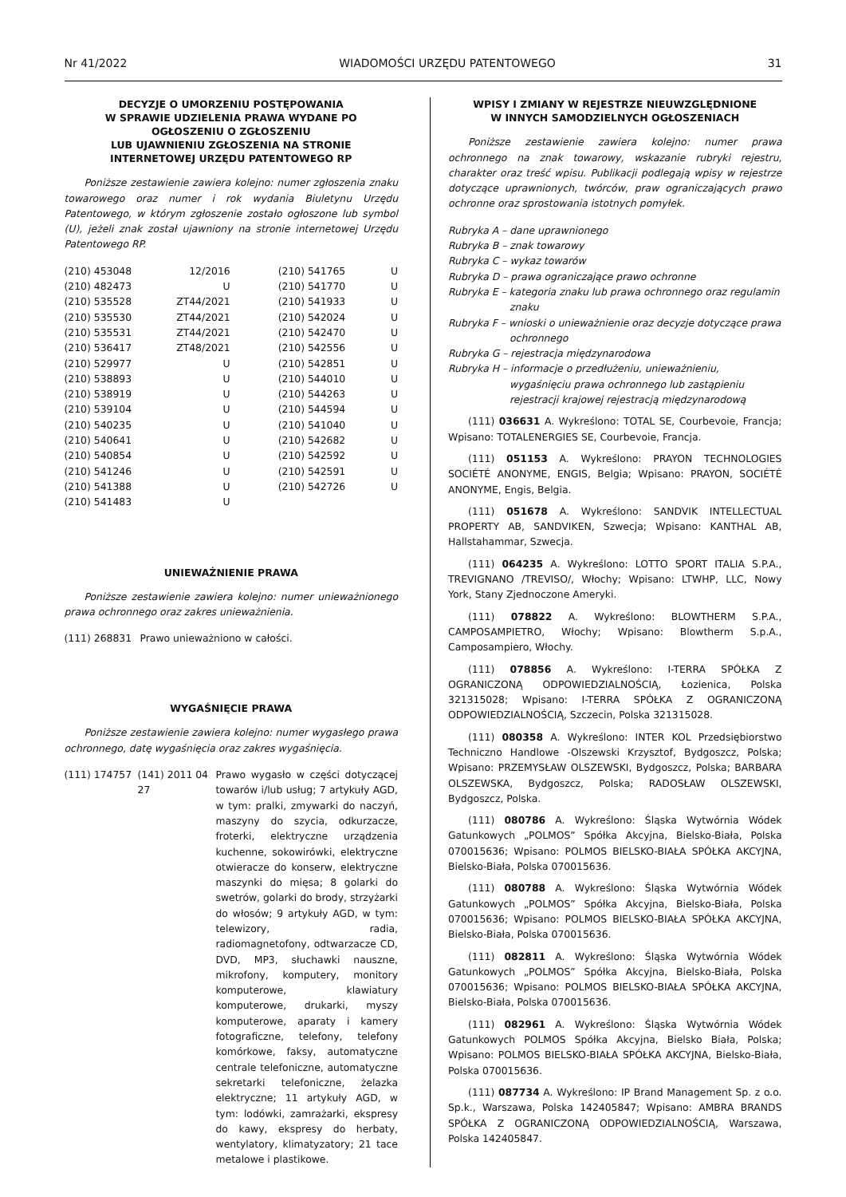Nr 41/2022 WIADOMOŚCI URZĘDU PATENTOWEGO 31
DECYZJE O UMORZENIU POSTĘPOWANIA
W SPRAWIE UDZIELENIA PRAWA WYDANE PO
OGŁOSZENIU O ZGŁOSZENIU
LUB UJAWNIENIU ZGŁOSZENIA NA STRONIE
INTERNETOWEJ URZĘDU PATENTOWEGO RP
Poniższe zestawienie zawiera kolejno: numer zgłoszenia znaku towarowego oraz numer i rok wydania Biuletynu Urzędu Patentowego, w którym zgłoszenie zostało ogłoszone lub symbol (U), jeżeli znak został ujawniony na stronie internetowej Urzędu Patentowego RP.
| (210) 453048 | 12/2016 | (210) 541765 | U |
| (210) 482473 | U | (210) 541770 | U |
| (210) 535528 | ZT44/2021 | (210) 541933 | U |
| (210) 535530 | ZT44/2021 | (210) 542024 | U |
| (210) 535531 | ZT44/2021 | (210) 542470 | U |
| (210) 536417 | ZT48/2021 | (210) 542556 | U |
| (210) 529977 | U | (210) 542851 | U |
| (210) 538893 | U | (210) 544010 | U |
| (210) 538919 | U | (210) 544263 | U |
| (210) 539104 | U | (210) 544594 | U |
| (210) 540235 | U | (210) 541040 | U |
| (210) 540641 | U | (210) 542682 | U |
| (210) 540854 | U | (210) 542592 | U |
| (210) 541246 | U | (210) 542591 | U |
| (210) 541388 | U | (210) 542726 | U |
| (210) 541483 | U | | |
UNIEWAŻNIENIE PRAWA
Poniższe zestawienie zawiera kolejno: numer unieważnionego prawa ochronnego oraz zakres unieważnienia.
| (111) 268831 | Prawo unieważniono w całości. |
WYGAŚNIĘCIE PRAWA
Poniższe zestawienie zawiera kolejno: numer wygasłego prawa ochronnego, datę wygaśnięcia oraz zakres wygaśnięcia.
| (111) 174757 | (141) 2011 04 27 | Prawo wygasło w części dotyczącej towarów i/lub usług; 7 artykuły AGD, w tym: pralki, zmywarki do naczyń, maszyny do szycia, odkurzacze, froterki, elektryczne urządzenia kuchenne, sokowirówki, elektryczne otwieracze do konserw, elektryczne maszynki do mięsa; 8 golarki do swetrów, golarki do brody, strzyżarki do włosów; 9 artykuły AGD, w tym: telewizory, radia, radiomagnetofony, odtwarzacze CD, DVD, MP3, słuchawki nauszne, mikrofony, komputery, monitory komputerowe, klawiatury komputerowe, drukarki, myszy komputerowe, aparaty i kamery fotograficzne, telefony, telefony komórkowe, faksy, automatyczne centrale telefoniczne, automatyczne sekretarki telefoniczne, żelazka elektryczne; 11 artykuły AGD, w tym: lodówki, zamrażarki, ekspresy do kawy, ekspresy do herbaty, wentylatory, klimatyzatory; 21 tace metalowe i plastikowe. |
WPISY I ZMIANY W REJESTRZE NIEUWZGLĘDNIONE
W INNYCH SAMODZIELNYCH OGŁOSZENIACH
Poniższe zestawienie zawiera kolejno: numer prawa ochronnego na znak towarowy, wskazanie rubryki rejestru, charakter oraz treść wpisu. Publikacji podlegają wpisy w rejestrze dotyczące uprawnionych, twórców, praw ograniczających prawo ochronne oraz sprostowania istotnych pomyłek.
Rubryka A – dane uprawnionego
Rubryka B – znak towarowy
Rubryka C – wykaz towarów
Rubryka D – prawa ograniczające prawo ochronne
Rubryka E – kategoria znaku lub prawa ochronnego oraz regulamin znaku
Rubryka F – wnioski o unieważnienie oraz decyzje dotyczące prawa ochronnego
Rubryka G – rejestracja międzynarodowa
Rubryka H – informacje o przedłużeniu, unieważnieniu, wygaśnięciu prawa ochronnego lub zastąpieniu rejestracji krajowej rejestracją międzynarodową
(111) 036631 A. Wykreślono: TOTAL SE, Courbevoie, Francja; Wpisano: TOTALENERGIES SE, Courbevoie, Francja.
(111) 051153 A. Wykreślono: PRAYON TECHNOLOGIES SOCIÉTÉ ANONYME, ENGIS, Belgia; Wpisano: PRAYON, SOCIÉTÉ ANONYME, Engis, Belgia.
(111) 051678 A. Wykreślono: SANDVIK INTELLECTUAL PROPERTY AB, SANDVIKEN, Szwecja; Wpisano: KANTHAL AB, Hallstahammar, Szwecja.
(111) 064235 A. Wykreślono: LOTTO SPORT ITALIA S.P.A., TREVIGNANO /TREVISO/, Włochy; Wpisano: LTWHP, LLC, Nowy York, Stany Zjednoczone Ameryki.
(111) 078822 A. Wykreślono: BLOWTHERM S.P.A., CAMPOSAMPIETRO, Włochy; Wpisano: Blowtherm S.p.A., Camposampiero, Włochy.
(111) 078856 A. Wykreślono: I-TERRA SPÓŁKA Z OGRANICZONĄ ODPOWIEDZIALNOŚCIĄ, Łozienica, Polska 321315028; Wpisano: I-TERRA SPÓŁKA Z OGRANICZONĄ ODPOWIEDZIALNOŚCIĄ, Szczecin, Polska 321315028.
(111) 080358 A. Wykreślono: INTER KOL Przedsiębiorstwo Techniczno Handlowe -Olszewski Krzysztof, Bydgoszcz, Polska; Wpisano: PRZEMYSŁAW OLSZEWSKI, Bydgoszcz, Polska; BARBARA OLSZEWSKA, Bydgoszcz, Polska; RADOSŁAW OLSZEWSKI, Bydgoszcz, Polska.
(111) 080786 A. Wykreślono: Śląska Wytwórnia Wódek Gatunkowych „POLMOS” Spółka Akcyjna, Bielsko-Biała, Polska 070015636; Wpisano: POLMOS BIELSKO-BIAŁA SPÓŁKA AKCYJNA, Bielsko-Biała, Polska 070015636.
(111) 080788 A. Wykreślono: Śląska Wytwórnia Wódek Gatunkowych „POLMOS” Spółka Akcyjna, Bielsko-Biała, Polska 070015636; Wpisano: POLMOS BIELSKO-BIAŁA SPÓŁKA AKCYJNA, Bielsko-Biała, Polska 070015636.
(111) 082811 A. Wykreślono: Śląska Wytwórnia Wódek Gatunkowych „POLMOS” Spółka Akcyjna, Bielsko-Biała, Polska 070015636; Wpisano: POLMOS BIELSKO-BIAŁA SPÓŁKA AKCYJNA, Bielsko-Biała, Polska 070015636.
(111) 082961 A. Wykreślono: Śląska Wytwórnia Wódek Gatunkowych POLMOS Spółka Akcyjna, Bielsko Biała, Polska; Wpisano: POLMOS BIELSKO-BIAŁA SPÓŁKA AKCYJNA, Bielsko-Biała, Polska 070015636.
(111) 087734 A. Wykreślono: IP Brand Management Sp. z o.o. Sp.k., Warszawa, Polska 142405847; Wpisano: AMBRA BRANDS SPÓŁKA Z OGRANICZONĄ ODPOWIEDZIALNOŚCIĄ, Warszawa, Polska 142405847.